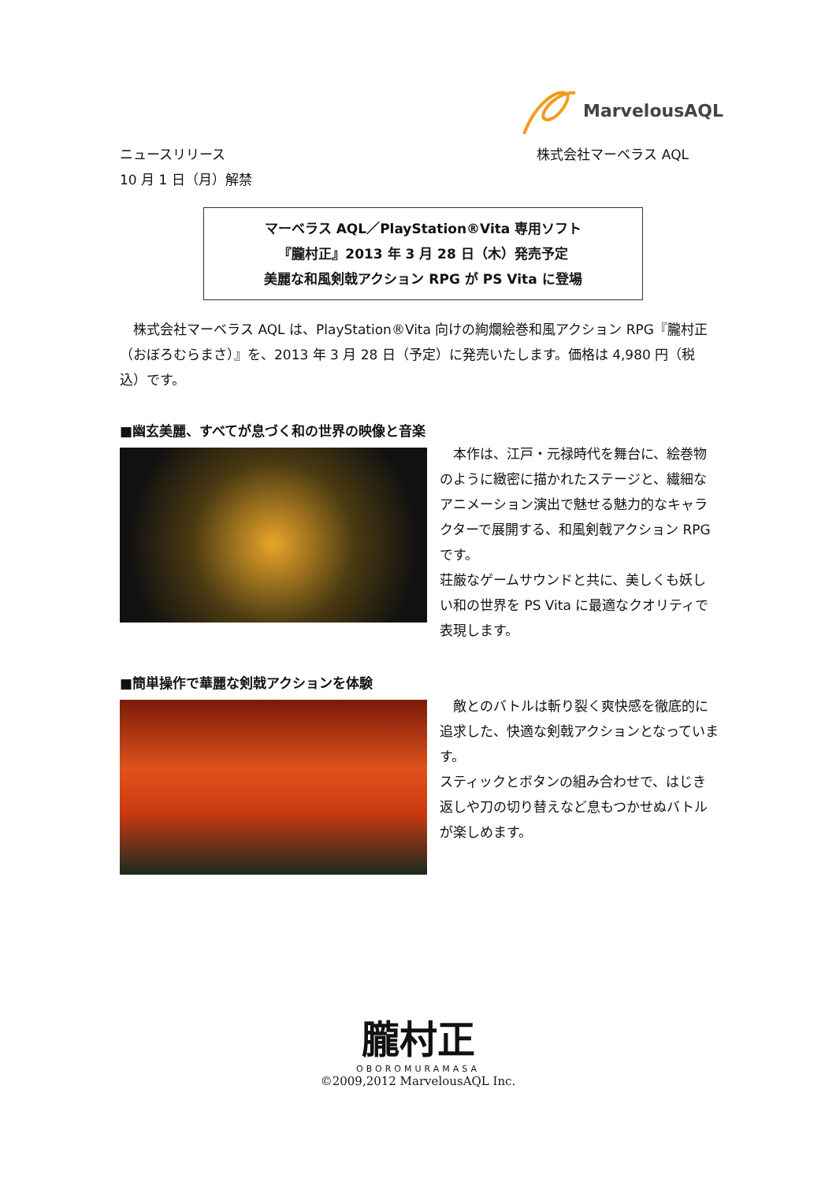MarvelousAQL
株式会社マーベラス AQL ニュースリリース
10 月 1 日（月）解禁
マーベラス AQL／PlayStation®Vita 専用ソフト
『朧村正』2013 年 3 月 28 日（木）発売予定
美麗な和風剣戟アクション RPG が PS Vita に登場
　株式会社マーベラス AQL は、PlayStation®Vita 向けの絢爛絵巻和風アクション RPG『朧村正（おぼろむらまさ）』を、2013 年 3 月 28 日（予定）に発売いたします。価格は 4,980 円（税込）です。
■幽玄美麗、すべてが息づく和の世界の映像と音楽
　本作は、江戸・元禄時代を舞台に、絵巻物のように緻密に描かれたステージと、繊細なアニメーション演出で魅せる魅力的なキャラクターで展開する、和風剣戟アクション RPG です。
荘厳なゲームサウンドと共に、美しくも妖しい和の世界を PS Vita に最適なクオリティで表現します。
■簡単操作で華麗な剣戟アクションを体験
　敵とのバトルは斬り裂く爽快感を徹底的に追求した、快適な剣戟アクションとなっています。
スティックとボタンの組み合わせで、はじき返しや刀の切り替えなど息もつかせぬバトルが楽しめます。
朧村正
OBOROMURAMASA
©2009,2012 MarvelousAQL Inc.